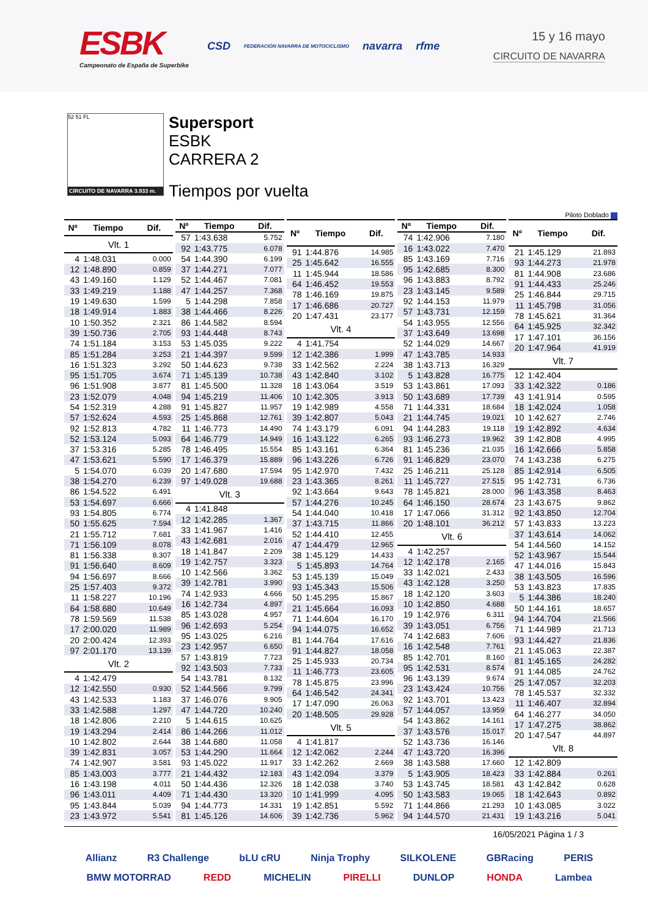ESBK
Campeonato de España de Superbike
CSD FEDERACIÓN NAVARRA DE MOTOCICLISMO navarra rfme
15 y 16 mayo
CIRCUITO DE NAVARRA
52 51 FL
CIRCUITO DE NAVARRA 3.933 m.
Supersport
ESBK
CARRERA 2
Tiempos por vuelta
Piloto Doblado
| Nº | Tiempo | Dif. |
| --- | --- | --- |
| Vlt. 1 | | |
| 4 | 1:48.031 | 0.000 |
| 12 | 1:48.890 | 0.859 |
| 43 | 1:49.160 | 1.129 |
| 33 | 1:49.219 | 1.188 |
| 19 | 1:49.630 | 1.599 |
| 18 | 1:49.914 | 1.883 |
| 10 | 1:50.352 | 2.321 |
| 39 | 1:50.736 | 2.705 |
| 74 | 1:51.184 | 3.153 |
| 85 | 1:51.284 | 3.253 |
| 16 | 1:51.323 | 3.292 |
| 95 | 1:51.705 | 3.674 |
| 96 | 1:51.908 | 3.877 |
| 23 | 1:52.079 | 4.048 |
| 54 | 1:52.319 | 4.288 |
| 57 | 1:52.624 | 4.593 |
| 92 | 1:52.813 | 4.782 |
| 52 | 1:53.124 | 5.093 |
| 37 | 1:53.316 | 5.285 |
| 47 | 1:53.621 | 5.590 |
| 5 | 1:54.070 | 6.039 |
| 38 | 1:54.270 | 6.239 |
| 86 | 1:54.522 | 6.491 |
| 53 | 1:54.697 | 6.666 |
| 93 | 1:54.805 | 6.774 |
| 50 | 1:55.625 | 7.594 |
| 21 | 1:55.712 | 7.681 |
| 71 | 1:56.109 | 8.078 |
| 81 | 1:56.338 | 8.307 |
| 91 | 1:56.640 | 8.609 |
| 94 | 1:56.697 | 8.666 |
| 25 | 1:57.403 | 9.372 |
| 11 | 1:58.227 | 10.196 |
| 64 | 1:58.680 | 10.649 |
| 78 | 1:59.569 | 11.538 |
| 17 | 2:00.020 | 11.989 |
| 20 | 2:00.424 | 12.393 |
| 97 | 2:01.170 | 13.139 |
| Vlt. 2 | | |
| 4 | 1:42.479 | |
| 12 | 1:42.550 | 0.930 |
| 43 | 1:42.533 | 1.183 |
| 33 | 1:42.588 | 1.297 |
| 18 | 1:42.806 | 2.210 |
| 19 | 1:43.294 | 2.414 |
| 10 | 1:42.802 | 2.644 |
| 39 | 1:42.831 | 3.057 |
| 74 | 1:42.907 | 3.581 |
| 85 | 1:43.003 | 3.777 |
| 16 | 1:43.198 | 4.011 |
| 96 | 1:43.011 | 4.409 |
| 95 | 1:43.844 | 5.039 |
| 23 | 1:43.972 | 5.541 |
| Nº | Tiempo | Dif. |
| --- | --- | --- |
| 57 | 1:43.638 | 5.752 |
| 92 | 1:43.775 | 6.078 |
| 54 | 1:44.390 | 6.199 |
| 37 | 1:44.271 | 7.077 |
| 52 | 1:44.467 | 7.081 |
| 47 | 1:44.257 | 7.368 |
| 5 | 1:44.298 | 7.858 |
| 38 | 1:44.466 | 8.226 |
| 86 | 1:44.582 | 8.594 |
| 93 | 1:44.448 | 8.743 |
| 53 | 1:45.035 | 9.222 |
| 21 | 1:44.397 | 9.599 |
| 50 | 1:44.623 | 9.738 |
| 71 | 1:45.139 | 10.738 |
| 81 | 1:45.500 | 11.328 |
| 94 | 1:45.219 | 11.406 |
| 91 | 1:45.827 | 11.957 |
| 25 | 1:45.868 | 12.761 |
| 11 | 1:46.773 | 14.490 |
| 64 | 1:46.779 | 14.949 |
| 78 | 1:46.495 | 15.554 |
| 17 | 1:46.379 | 15.889 |
| 20 | 1:47.680 | 17.594 |
| 97 | 1:49.028 | 19.688 |
| Vlt. 3 | | |
| 4 | 1:41.848 | |
| 12 | 1:42.285 | 1.367 |
| 33 | 1:41.967 | 1.416 |
| 43 | 1:42.681 | 2.016 |
| 18 | 1:41.847 | 2.209 |
| 19 | 1:42.757 | 3.323 |
| 10 | 1:42.566 | 3.362 |
| 39 | 1:42.781 | 3.990 |
| 74 | 1:42.933 | 4.666 |
| 16 | 1:42.734 | 4.897 |
| 85 | 1:43.028 | 4.957 |
| 96 | 1:42.693 | 5.254 |
| 95 | 1:43.025 | 6.216 |
| 23 | 1:42.957 | 6.650 |
| 57 | 1:43.819 | 7.723 |
| 92 | 1:43.503 | 7.733 |
| 54 | 1:43.781 | 8.132 |
| 52 | 1:44.566 | 9.799 |
| 37 | 1:46.076 | 9.905 |
| 47 | 1:44.720 | 10.240 |
| 5 | 1:44.615 | 10.625 |
| 86 | 1:44.266 | 11.012 |
| 38 | 1:44.680 | 11.058 |
| 53 | 1:44.290 | 11.664 |
| 93 | 1:45.022 | 11.917 |
| 21 | 1:44.432 | 12.183 |
| 50 | 1:44.436 | 12.326 |
| 71 | 1:44.430 | 13.320 |
| 94 | 1:44.773 | 14.331 |
| 81 | 1:45.126 | 14.606 |
| Nº | Tiempo | Dif. |
| --- | --- | --- |
| 91 | 1:44.876 | 14.985 |
| 25 | 1:45.642 | 16.555 |
| 11 | 1:45.944 | 18.586 |
| 64 | 1:46.452 | 19.553 |
| 78 | 1:46.169 | 19.875 |
| 17 | 1:46.686 | 20.727 |
| 20 | 1:47.431 | 23.177 |
| Vlt. 4 | | |
| 4 | 1:41.754 | |
| 12 | 1:42.386 | 1.999 |
| 33 | 1:42.562 | 2.224 |
| 43 | 1:42.840 | 3.102 |
| 18 | 1:43.064 | 3.519 |
| 10 | 1:42.305 | 3.913 |
| 19 | 1:42.989 | 4.558 |
| 39 | 1:42.807 | 5.043 |
| 74 | 1:43.179 | 6.091 |
| 16 | 1:43.122 | 6.265 |
| 85 | 1:43.161 | 6.364 |
| 96 | 1:43.226 | 6.726 |
| 95 | 1:42.970 | 7.432 |
| 23 | 1:43.365 | 8.261 |
| 92 | 1:43.664 | 9.643 |
| 57 | 1:44.276 | 10.245 |
| 54 | 1:44.040 | 10.418 |
| 37 | 1:43.715 | 11.866 |
| 52 | 1:44.410 | 12.455 |
| 47 | 1:44.479 | 12.965 |
| 38 | 1:45.129 | 14.433 |
| 5 | 1:45.893 | 14.764 |
| 53 | 1:45.139 | 15.049 |
| 93 | 1:45.343 | 15.506 |
| 50 | 1:45.295 | 15.867 |
| 21 | 1:45.664 | 16.093 |
| 71 | 1:44.604 | 16.170 |
| 94 | 1:44.075 | 16.652 |
| 81 | 1:44.764 | 17.616 |
| 91 | 1:44.827 | 18.058 |
| 25 | 1:45.933 | 20.734 |
| 11 | 1:46.773 | 23.605 |
| 78 | 1:45.875 | 23.996 |
| 64 | 1:46.542 | 24.341 |
| 17 | 1:47.090 | 26.063 |
| 20 | 1:48.505 | 29.928 |
| Vlt. 5 | | |
| 4 | 1:41.817 | |
| 12 | 1:42.062 | 2.244 |
| 33 | 1:42.262 | 2.669 |
| 43 | 1:42.094 | 3.379 |
| 18 | 1:42.038 | 3.740 |
| 10 | 1:41.999 | 4.095 |
| 19 | 1:42.851 | 5.592 |
| 39 | 1:42.736 | 5.962 |
| Nº | Tiempo | Dif. |
| --- | --- | --- |
| 74 | 1:42.906 | 7.180 |
| 16 | 1:43.022 | 7.470 |
| 85 | 1:43.169 | 7.716 |
| 95 | 1:42.685 | 8.300 |
| 96 | 1:43.883 | 8.792 |
| 23 | 1:43.145 | 9.589 |
| 92 | 1:44.153 | 11.979 |
| 57 | 1:43.731 | 12.159 |
| 54 | 1:43.955 | 12.556 |
| 37 | 1:43.649 | 13.698 |
| 52 | 1:44.029 | 14.667 |
| 47 | 1:43.785 | 14.933 |
| 38 | 1:43.713 | 16.329 |
| 5 | 1:43.828 | 16.775 |
| 53 | 1:43.861 | 17.093 |
| 50 | 1:43.689 | 17.739 |
| 71 | 1:44.331 | 18.684 |
| 21 | 1:44.745 | 19.021 |
| 94 | 1:44.283 | 19.118 |
| 93 | 1:46.273 | 19.962 |
| 81 | 1:45.236 | 21.035 |
| 91 | 1:46.829 | 23.070 |
| 25 | 1:46.211 | 25.128 |
| 11 | 1:45.727 | 27.515 |
| 78 | 1:45.821 | 28.000 |
| 64 | 1:46.150 | 28.674 |
| 17 | 1:47.066 | 31.312 |
| 20 | 1:48.101 | 36.212 |
| Vlt. 6 | | |
| 4 | 1:42.257 | |
| 12 | 1:42.178 | 2.165 |
| 33 | 1:42.021 | 2.433 |
| 43 | 1:42.128 | 3.250 |
| 18 | 1:42.120 | 3.603 |
| 10 | 1:42.850 | 4.688 |
| 19 | 1:42.976 | 6.311 |
| 39 | 1:43.051 | 6.756 |
| 74 | 1:42.683 | 7.606 |
| 16 | 1:42.548 | 7.761 |
| 85 | 1:42.701 | 8.160 |
| 95 | 1:42.531 | 8.574 |
| 96 | 1:43.139 | 9.674 |
| 23 | 1:43.424 | 10.756 |
| 92 | 1:43.701 | 13.423 |
| 57 | 1:44.057 | 13.959 |
| 54 | 1:43.862 | 14.161 |
| 37 | 1:43.576 | 15.017 |
| 52 | 1:43.736 | 16.146 |
| 47 | 1:43.720 | 16.396 |
| 38 | 1:43.588 | 17.660 |
| 5 | 1:43.905 | 18.423 |
| 53 | 1:43.745 | 18.581 |
| 50 | 1:43.583 | 19.065 |
| 71 | 1:44.866 | 21.293 |
| 94 | 1:44.570 | 21.431 |
| Nº | Tiempo | Dif. |
| --- | --- | --- |
| 21 | 1:45.129 | 21.893 |
| 93 | 1:44.273 | 21.978 |
| 81 | 1:44.908 | 23.686 |
| 91 | 1:44.433 | 25.246 |
| 25 | 1:46.844 | 29.715 |
| 11 | 1:45.798 | 31.056 |
| 78 | 1:45.621 | 31.364 |
| 64 | 1:45.925 | 32.342 |
| 17 | 1:47.101 | 36.156 |
| 20 | 1:47.964 | 41.919 |
| Vlt. 7 | | |
| 12 | 1:42.404 | |
| 33 | 1:42.322 | 0.186 |
| 43 | 1:41.914 | 0.595 |
| 18 | 1:42.024 | 1.058 |
| 10 | 1:42.627 | 2.746 |
| 19 | 1:42.892 | 4.634 |
| 39 | 1:42.808 | 4.995 |
| 16 | 1:42.666 | 5.858 |
| 74 | 1:43.238 | 6.275 |
| 85 | 1:42.914 | 6.505 |
| 95 | 1:42.731 | 6.736 |
| 96 | 1:43.358 | 8.463 |
| 23 | 1:43.675 | 9.862 |
| 92 | 1:43.850 | 12.704 |
| 57 | 1:43.833 | 13.223 |
| 37 | 1:43.614 | 14.062 |
| 54 | 1:44.560 | 14.152 |
| 52 | 1:43.967 | 15.544 |
| 47 | 1:44.016 | 15.843 |
| 38 | 1:43.505 | 16.596 |
| 53 | 1:43.823 | 17.835 |
| 5 | 1:44.386 | 18.240 |
| 50 | 1:44.161 | 18.657 |
| 94 | 1:44.704 | 21.566 |
| 71 | 1:44.989 | 21.713 |
| 93 | 1:44.427 | 21.836 |
| 21 | 1:45.063 | 22.387 |
| 81 | 1:45.165 | 24.282 |
| 91 | 1:44.085 | 24.762 |
| 25 | 1:47.057 | 32.203 |
| 78 | 1:45.537 | 32.332 |
| 11 | 1:46.407 | 32.894 |
| 64 | 1:46.277 | 34.050 |
| 17 | 1:47.275 | 38.862 |
| 20 | 1:47.547 | 44.897 |
| Vlt. 8 | | |
| 12 | 1:42.809 | |
| 33 | 1:42.884 | 0.261 |
| 43 | 1:42.842 | 0.628 |
| 18 | 1:42.643 | 0.892 |
| 10 | 1:43.085 | 3.022 |
| 19 | 1:43.216 | 5.041 |
16/05/2021 Página 1 / 3
Allianz R3 Challenge bLU cRU Ninja Trophy SILKOLENE GBRacing PERIS BMW MOTORRAD REDD MICHELIN PIRELLI DUNLOP HONDA Lambea